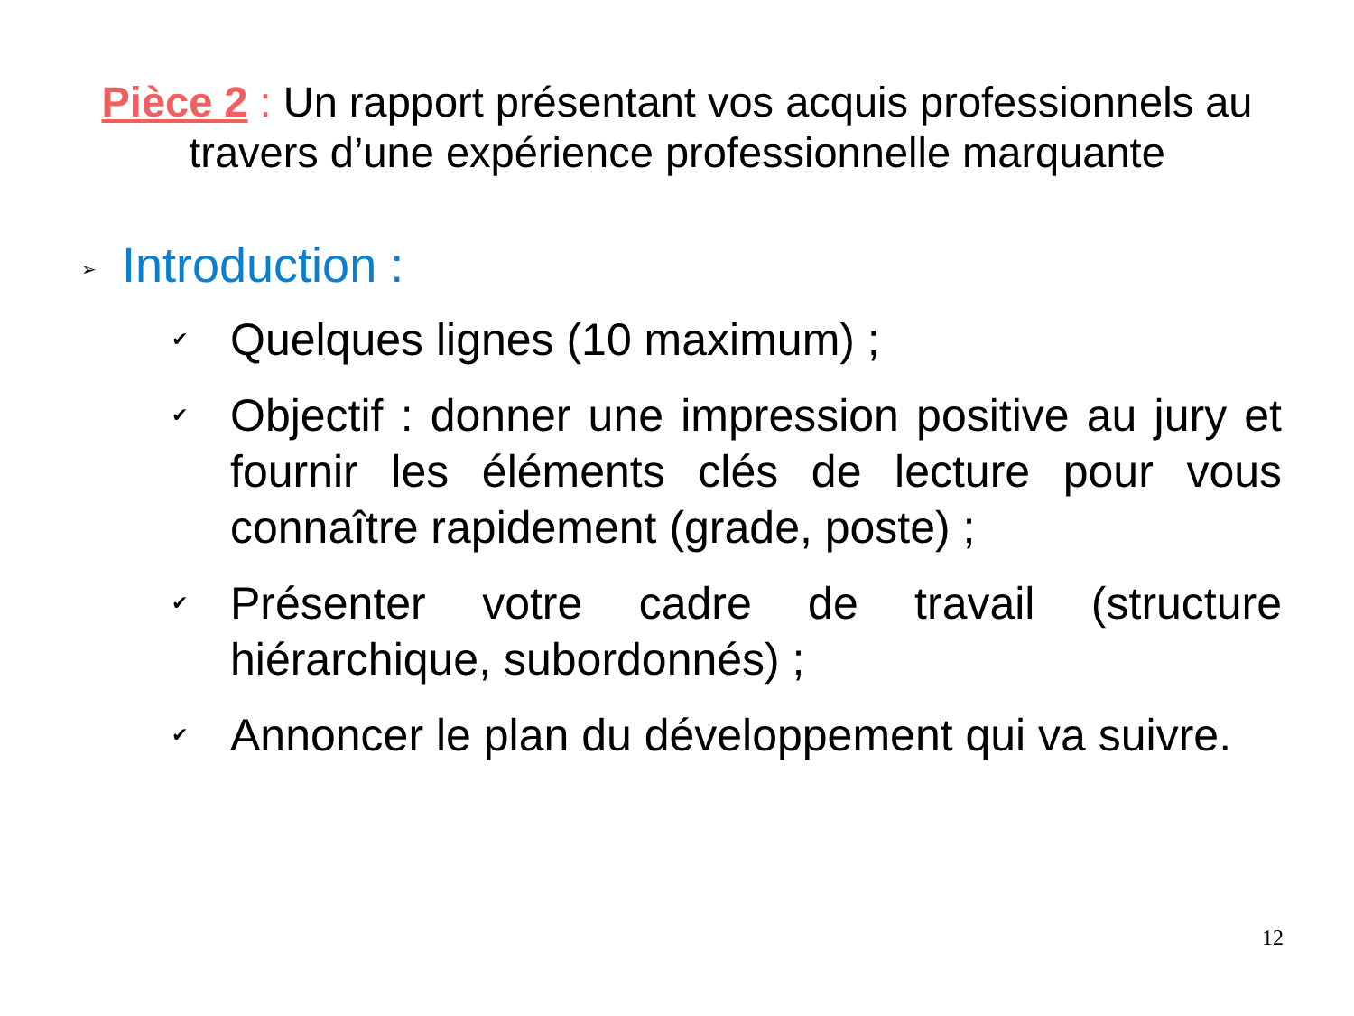Pièce 2 : Un rapport présentant vos acquis professionnels au travers d’une expérience professionnelle marquante
➢ Introduction :
✔ Quelques lignes (10 maximum) ;
✔ Objectif : donner une impression positive au jury et fournir les éléments clés de lecture pour vous connaître rapidement (grade, poste) ;
✔ Présenter votre cadre de travail (structure hiérarchique, subordonnés) ;
✔ Annoncer le plan du développement qui va suivre.
12